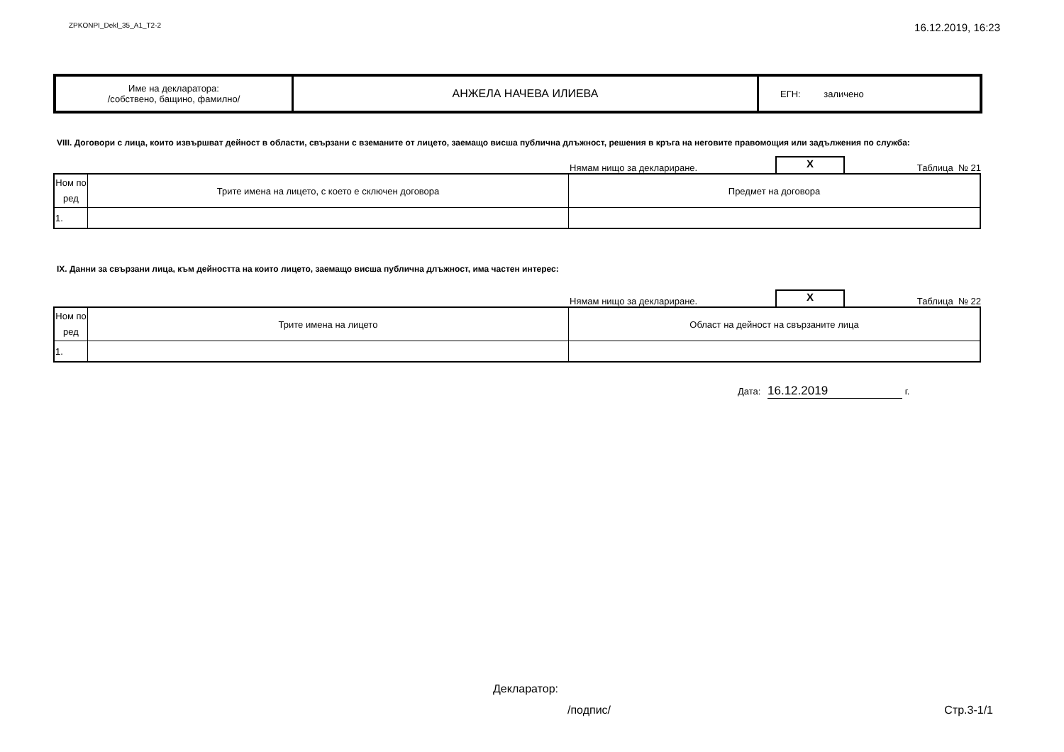ZPKONPI_Dekl_35_A1_T2-2 16.12.2019, 16:23
| Име на декларатора: /собствено, бащино, фамилно/ | АНЖЕЛА НАЧЕВА ИЛИЕВА | ЕГН: заличено |
VIII. Договори с лица, които извършват дейност в области, свързани с вземаните от лицето, заемащо висша публична длъжност, решения в кръга на неговите правомощия или задължения по служба:
Нямам нищо за деклариране. X Таблица № 21
| Ном по ред | Трите имена на лицето, с което е сключен договора | Предмет на договора |
| 1. | | |
IX. Данни за свързани лица, към дейността на които лицето, заемащо висша публична длъжност, има частен интерес:
Нямам нищо за деклариране. X Таблица № 22
| Ном по ред | Трите имена на лицето | Област на дейност на свързаните лица |
| 1. | | |
Дата: 16.12.2019 г.
Декларатор:
/подпис/ Стр.3-1/1